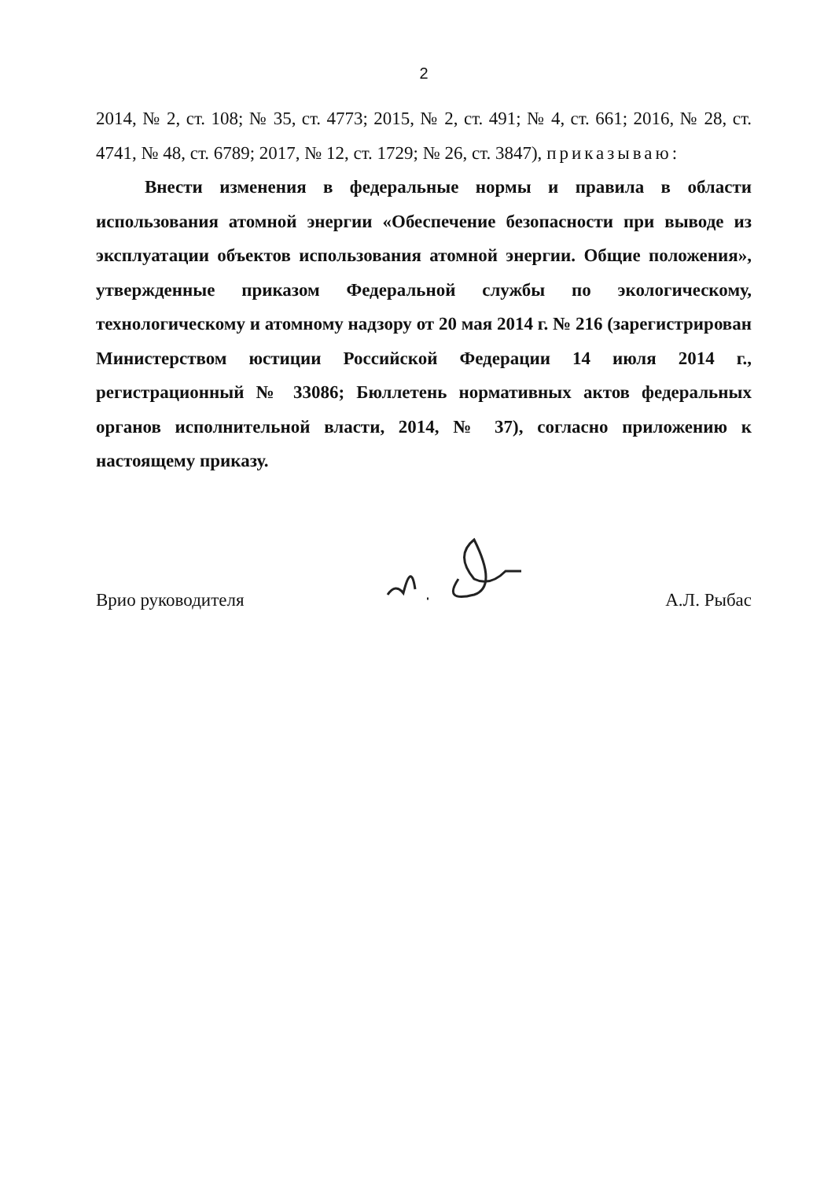2
2014, № 2, ст. 108; № 35, ст. 4773; 2015, № 2, ст. 491; № 4, ст. 661; 2016, № 28, ст. 4741, № 48, ст. 6789; 2017, № 12, ст. 1729; № 26, ст. 3847), приказываю:
Внести изменения в федеральные нормы и правила в области использования атомной энергии «Обеспечение безопасности при выводе из эксплуатации объектов использования атомной энергии. Общие положения», утвержденные приказом Федеральной службы по экологическому, технологическому и атомному надзору от 20 мая 2014 г. № 216 (зарегистрирован Министерством юстиции Российской Федерации 14 июля 2014 г., регистрационный № 33086; Бюллетень нормативных актов федеральных органов исполнительной власти, 2014, № 37), согласно приложению к настоящему приказу.
Врио руководителя А.Л. Рыбас